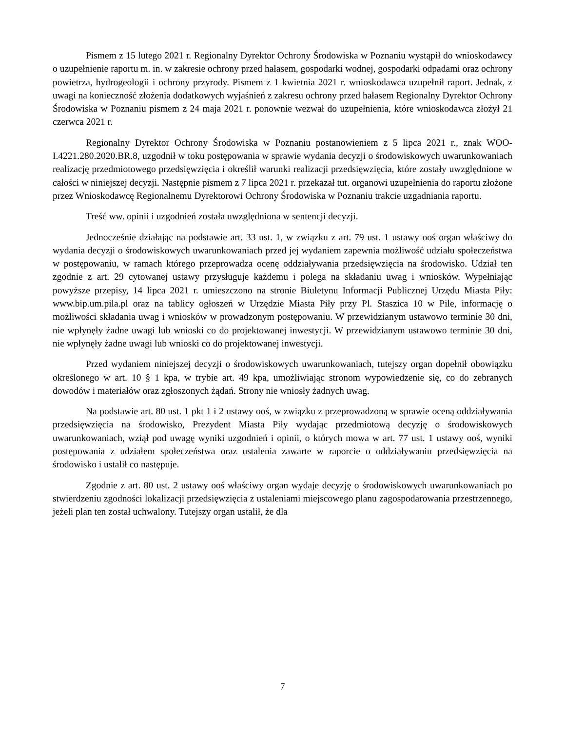Pismem z 15 lutego 2021 r. Regionalny Dyrektor Ochrony Środowiska w Poznaniu wystąpił do wnioskodawcy o uzupełnienie raportu m. in. w zakresie ochrony przed hałasem, gospodarki wodnej, gospodarki odpadami oraz ochrony powietrza, hydrogeologii i ochrony przyrody. Pismem z 1 kwietnia 2021 r. wnioskodawca uzupełnił raport. Jednak, z uwagi na konieczność złożenia dodatkowych wyjaśnień z zakresu ochrony przed hałasem Regionalny Dyrektor Ochrony Środowiska w Poznaniu pismem z 24 maja 2021 r. ponownie wezwał do uzupełnienia, które wnioskodawca złożył 21 czerwca 2021 r.
Regionalny Dyrektor Ochrony Środowiska w Poznaniu postanowieniem z 5 lipca 2021 r., znak WOO-I.4221.280.2020.BR.8, uzgodnił w toku postępowania w sprawie wydania decyzji o środowiskowych uwarunkowaniach realizację przedmiotowego przedsięwzięcia i określił warunki realizacji przedsięwzięcia, które zostały uwzględnione w całości w niniejszej decyzji. Następnie pismem z 7 lipca 2021 r. przekazał tut. organowi uzupełnienia do raportu złożone przez Wnioskodawcę Regionalnemu Dyrektorowi Ochrony Środowiska w Poznaniu trakcie uzgadniania raportu.
Treść ww. opinii i uzgodnień została uwzględniona w sentencji decyzji.
Jednocześnie działając na podstawie art. 33 ust. 1, w związku z art. 79 ust. 1 ustawy ooś organ właściwy do wydania decyzji o środowiskowych uwarunkowaniach przed jej wydaniem zapewnia możliwość udziału społeczeństwa w postępowaniu, w ramach którego przeprowadza ocenę oddziaływania przedsięwzięcia na środowisko. Udział ten zgodnie z art. 29 cytowanej ustawy przysługuje każdemu i polega na składaniu uwag i wniosków. Wypełniając powyższe przepisy, 14 lipca 2021 r. umieszczono na stronie Biuletynu Informacji Publicznej Urzędu Miasta Piły: www.bip.um.pila.pl oraz na tablicy ogłoszeń w Urzędzie Miasta Piły przy Pl. Staszica 10 w Pile, informację o możliwości składania uwag i wniosków w prowadzonym postępowaniu. W przewidzianym ustawowo terminie 30 dni, nie wpłynęły żadne uwagi lub wnioski co do projektowanej inwestycji. W przewidzianym ustawowo terminie 30 dni, nie wpłynęły żadne uwagi lub wnioski co do projektowanej inwestycji.
Przed wydaniem niniejszej decyzji o środowiskowych uwarunkowaniach, tutejszy organ dopełnił obowiązku określonego w art. 10 § 1 kpa, w trybie art. 49 kpa, umożliwiając stronom wypowiedzenie się, co do zebranych dowodów i materiałów oraz zgłoszonych żądań. Strony nie wniosły żadnych uwag.
Na podstawie art. 80 ust. 1 pkt 1 i 2 ustawy ooś, w związku z przeprowadzoną w sprawie oceną oddziaływania przedsięwzięcia na środowisko, Prezydent Miasta Piły wydając przedmiotową decyzję o środowiskowych uwarunkowaniach, wziął pod uwagę wyniki uzgodnień i opinii, o których mowa w art. 77 ust. 1 ustawy ooś, wyniki postępowania z udziałem społeczeństwa oraz ustalenia zawarte w raporcie o oddziaływaniu przedsięwzięcia na środowisko i ustalił co następuje.
Zgodnie z art. 80 ust. 2 ustawy ooś właściwy organ wydaje decyzję o środowiskowych uwarunkowaniach po stwierdzeniu zgodności lokalizacji przedsięwzięcia z ustaleniami miejscowego planu zagospodarowania przestrzennego, jeżeli plan ten został uchwalony. Tutejszy organ ustalił, że dla
7